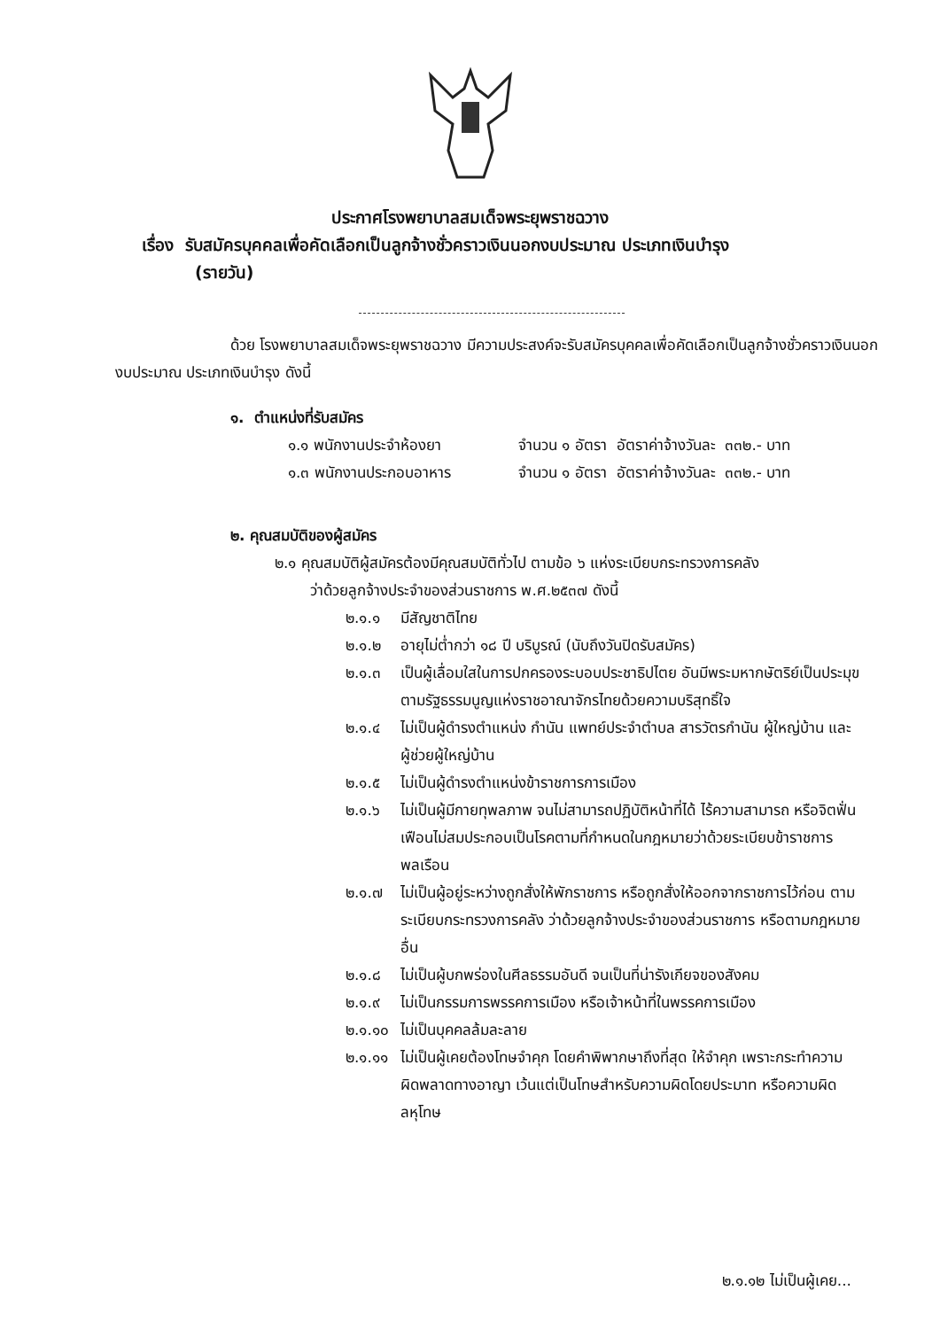ประกาศโรงพยาบาลสมเด็จพระยุพราชฉวาง
เรื่อง รับสมัครบุคคลเพื่อคัดเลือกเป็นลูกจ้างชั่วคราวเงินนอกงบประมาณ ประเภทเงินบำรุง
(รายวัน)
ด้วย โรงพยาบาลสมเด็จพระยุพราชฉวาง มีความประสงค์จะรับสมัครบุคคลเพื่อคัดเลือกเป็นลูกจ้างชั่วคราวเงินนอกงบประมาณ ประเภทเงินบำรุง ดังนี้
๑. ตำแหน่งที่รับสมัคร
๑.๑ พนักงานประจำห้องยา จำนวน ๑ อัตรา อัตราค่าจ้างวันละ ๓๓๒.- บาท
๑.๓ พนักงานประกอบอาหาร จำนวน ๑ อัตรา อัตราค่าจ้างวันละ ๓๓๒.- บาท
๒. คุณสมบัติของผู้สมัคร
๒.๑ คุณสมบัติผู้สมัครต้องมีคุณสมบัติทั่วไป ตามข้อ ๖ แห่งระเบียบกระทรวงการคลัง
ว่าด้วยลูกจ้างประจำของส่วนราชการ พ.ศ.๒๕๓๗ ดังนี้
๒.๑.๑ มีสัญชาติไทย
๒.๑.๒ อายุไม่ต่ำกว่า ๑๘ ปี บริบูรณ์ (นับถึงวันปิดรับสมัคร)
๒.๑.๓ เป็นผู้เลื่อมใสในการปกครองระบอบประชาธิปไตย อันมีพระมหากษัตริย์เป็นประมุข ตามรัฐธรรมนูญแห่งราชอาณาจักรไทยด้วยความบริสุทธิ์ใจ
๒.๑.๔ ไม่เป็นผู้ดำรงตำแหน่ง กำนัน แพทย์ประจำตำบล สารวัตรกำนัน ผู้ใหญ่บ้าน และ ผู้ช่วยผู้ใหญ่บ้าน
๒.๑.๕ ไม่เป็นผู้ดำรงตำแหน่งข้าราชการการเมือง
๒.๑.๖ ไม่เป็นผู้มีกายทุพลภาพ จนไม่สามารถปฏิบัติหน้าที่ได้ ไร้ความสามารถ หรือจิตฟั่นเฟือนไม่สมประกอบเป็นโรคตามที่กำหนดในกฎหมายว่าด้วยระเบียบข้าราชการพลเรือน
๒.๑.๗ ไม่เป็นผู้อยู่ระหว่างถูกสั่งให้พักราชการ หรือถูกสั่งให้ออกจากราชการไว้ก่อน ตามระเบียบกระทรวงการคลัง ว่าด้วยลูกจ้างประจำของส่วนราชการ หรือตามกฎหมายอื่น
๒.๑.๘ ไม่เป็นผู้บกพร่องในศีลธรรมอันดี จนเป็นที่น่ารังเกียจของสังคม
๒.๑.๙ ไม่เป็นกรรมการพรรคการเมือง หรือเจ้าหน้าที่ในพรรคการเมือง
๒.๑.๑๐ ไม่เป็นบุคคลล้มละลาย
๒.๑.๑๑ ไม่เป็นผู้เคยต้องโทษจำคุก โดยคำพิพากษาถึงที่สุด ให้จำคุก เพราะกระทำความผิดพลาดทางอาญา เว้นแต่เป็นโทษสำหรับความผิดโดยประมาท หรือความผิดลหุโทษ
๒.๑.๑๒ ไม่เป็นผู้เคย...